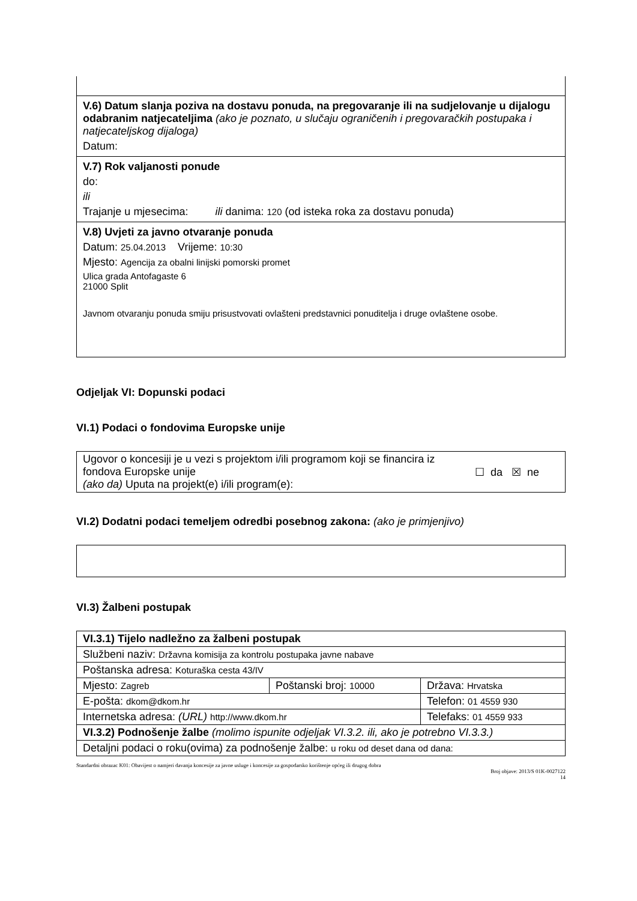| V.6) Datum slanja poziva na dostavu ponuda, na pregovaranje ili na sudjelovanje u dijalogu odabranim natjecateljima (ako je poznato, u slučaju ograničenih i pregovaračkih postupaka i natjecateljskog dijaloga) Datum: |
| V.7) Rok valjanosti ponude do: ili Trajanje u mjesecima: ili danima: 120 (od isteka roka za dostavu ponuda) |
| V.8) Uvjeti za javno otvaranje ponuda Datum: 25.04.2013 Vrijeme: 10:30 Mjesto: Agencija za obalni linijski pomorski promet Ulica grada Antofagaste 6 21000 Split Javnom otvaranju ponuda smiju prisustvovati ovlašteni predstavnici ponuditelja i druge ovlaštene osobe. |
Odjeljak VI: Dopunski podaci
VI.1) Podaci o fondovima Europske unije
| Ugovor o koncesiji je u vezi s projektom i/ili programom koji se financira iz fondova Europske unije (ako da) Uputa na projekt(e) i/ili program(e): | ☐ da ☒ ne |
VI.2) Dodatni podaci temeljem odredbi posebnog zakona: (ako je primjenjivo)
VI.3) Žalbeni postupak
| VI.3.1) Tijelo nadležno za žalbeni postupak | | |
| Službeni naziv: Državna komisija za kontrolu postupaka javne nabave | | |
| Poštanska adresa: Koturaška cesta 43/IV | | |
| Mjesto: Zagreb | Poštanski broj: 10000 | Država: Hrvatska |
| E-pošta: dkom@dkom.hr | | Telefon: 01 4559 930 |
| Internetska adresa: (URL) http://www.dkom.hr | | Telefaks: 01 4559 933 |
| VI.3.2) Podnošenje žalbe (molimo ispunite odjeljak VI.3.2. ili, ako je potrebno VI.3.3.) | | |
| Detaljni podaci o roku(ovima) za podnošenje žalbe: u roku od deset dana od dana: | | |
Standardni obrazac K01: Obavijest o namjeri davanja koncesije za javne usluge i koncesije za gospodarsko korištenje općeg ili drugog dobra
Broj objave: 2013/S 01K-0027122
14